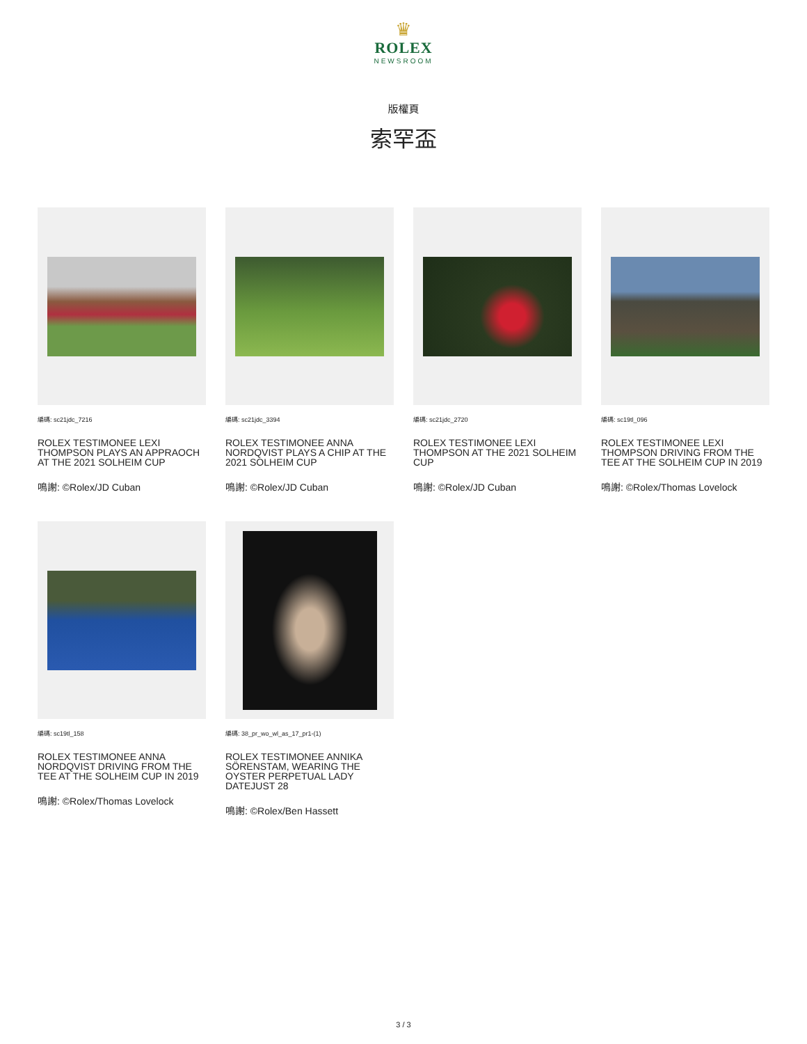♛
ROLEX
NEWSROOM
版權頁
索罕盃
編碼: sc21jdc_7216
ROLEX TESTIMONEE LEXI THOMPSON PLAYS AN APPRAOCH AT THE 2021 SOLHEIM CUP
鳴謝: ©Rolex/JD Cuban
編碼: sc21jdc_3394
ROLEX TESTIMONEE ANNA NORDQVIST PLAYS A CHIP AT THE 2021 SOLHEIM CUP
鳴謝: ©Rolex/JD Cuban
編碼: sc21jdc_2720
ROLEX TESTIMONEE LEXI THOMPSON AT THE 2021 SOLHEIM CUP
鳴謝: ©Rolex/JD Cuban
編碼: sc19tl_096
ROLEX TESTIMONEE LEXI THOMPSON DRIVING FROM THE TEE AT THE SOLHEIM CUP IN 2019
鳴謝: ©Rolex/Thomas Lovelock
編碼: sc19tl_158
ROLEX TESTIMONEE ANNA NORDQVIST DRIVING FROM THE TEE AT THE SOLHEIM CUP IN 2019
鳴謝: ©Rolex/Thomas Lovelock
編碼: 38_pr_wo_wl_as_17_pr1-(1)
ROLEX TESTIMONEE ANNIKA SÖRENSTAM, WEARING THE OYSTER PERPETUAL LADY DATEJUST 28
鳴謝: ©Rolex/Ben Hassett
3 / 3